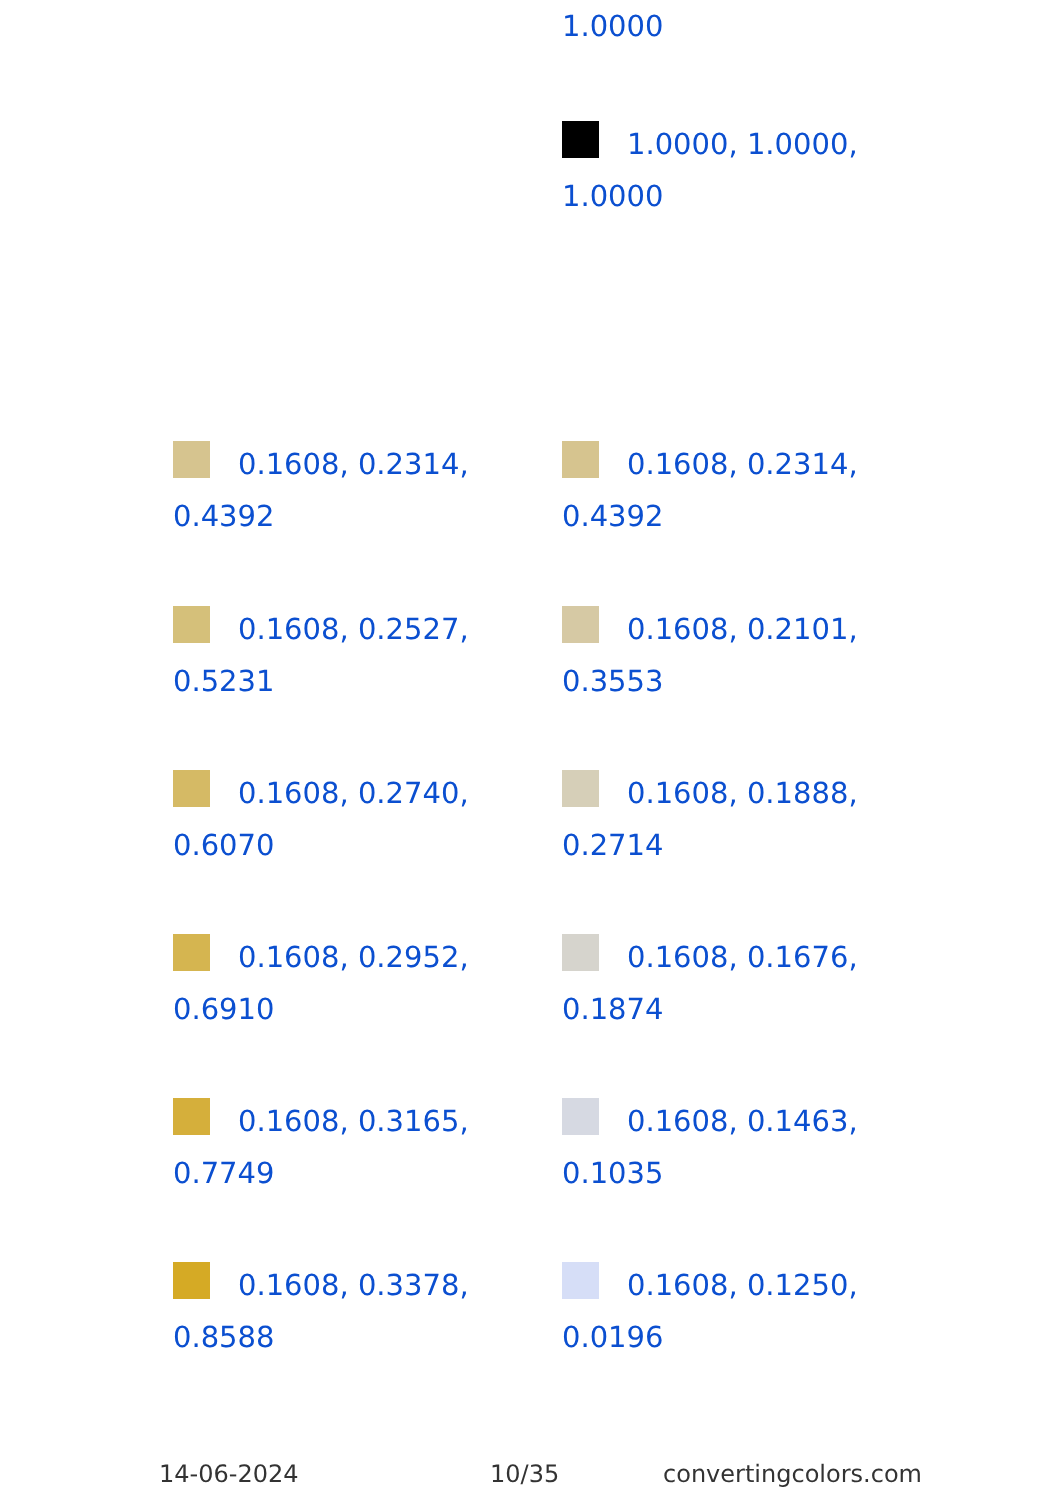1.0000
1.0000, 1.0000, 1.0000
0.1608, 0.2314, 0.4392
0.1608, 0.2314, 0.4392
0.1608, 0.2527, 0.5231
0.1608, 0.2101, 0.3553
0.1608, 0.2740, 0.6070
0.1608, 0.1888, 0.2714
0.1608, 0.2952, 0.6910
0.1608, 0.1676, 0.1874
0.1608, 0.3165, 0.7749
0.1608, 0.1463, 0.1035
0.1608, 0.3378, 0.8588
0.1608, 0.1250, 0.0196
14-06-2024 10/35 convertingcolors.com